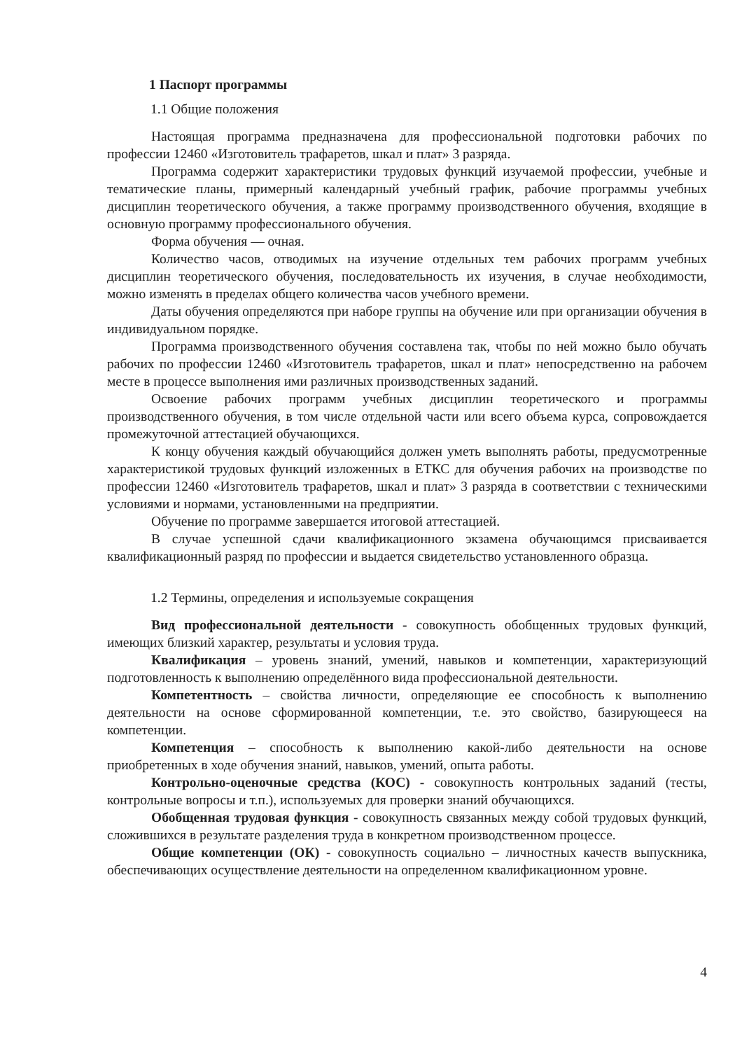1 Паспорт программы
1.1 Общие положения
Настоящая программа предназначена для профессиональной подготовки рабочих по профессии 12460 «Изготовитель трафаретов, шкал и плат» 3 разряда.
Программа содержит характеристики трудовых функций изучаемой профессии, учебные и тематические планы, примерный календарный учебный график, рабочие программы учебных дисциплин теоретического обучения, а также программу производственного обучения, входящие в основную программу профессионального обучения.
Форма обучения — очная.
Количество часов, отводимых на изучение отдельных тем рабочих программ учебных дисциплин теоретического обучения, последовательность их изучения, в случае необходимости, можно изменять в пределах общего количества часов учебного времени.
Даты обучения определяются при наборе группы на обучение или при организации обучения в индивидуальном порядке.
Программа производственного обучения составлена так, чтобы по ней можно было обучать рабочих по профессии 12460 «Изготовитель трафаретов, шкал и плат» непосредственно на рабочем месте в процессе выполнения ими различных производственных заданий.
Освоение рабочих программ учебных дисциплин теоретического и программы производственного обучения, в том числе отдельной части или всего объема курса, сопровождается промежуточной аттестацией обучающихся.
К концу обучения каждый обучающийся должен уметь выполнять работы, предусмотренные характеристикой трудовых функций изложенных в ЕТКС для обучения рабочих на производстве по профессии 12460 «Изготовитель трафаретов, шкал и плат» 3 разряда в соответствии с техническими условиями и нормами, установленными на предприятии.
Обучение по программе завершается итоговой аттестацией.
В случае успешной сдачи квалификационного экзамена обучающимся присваивается квалификационный разряд по профессии и выдается свидетельство установленного образца.
1.2 Термины, определения и используемые сокращения
Вид профессиональной деятельности - совокупность обобщенных трудовых функций, имеющих близкий характер, результаты и условия труда.
Квалификация – уровень знаний, умений, навыков и компетенции, характеризующий подготовленность к выполнению определённого вида профессиональной деятельности.
Компетентность – свойства личности, определяющие ее способность к выполнению деятельности на основе сформированной компетенции, т.е. это свойство, базирующееся на компетенции.
Компетенция – способность к выполнению какой-либо деятельности на основе приобретенных в ходе обучения знаний, навыков, умений, опыта работы.
Контрольно-оценочные средства (КОС) - совокупность контрольных заданий (тесты, контрольные вопросы и т.п.), используемых для проверки знаний обучающихся.
Обобщенная трудовая функция - совокупность связанных между собой трудовых функций, сложившихся в результате разделения труда в конкретном производственном процессе.
Общие компетенции (ОК) - совокупность социально – личностных качеств выпускника, обеспечивающих осуществление деятельности на определенном квалификационном уровне.
4